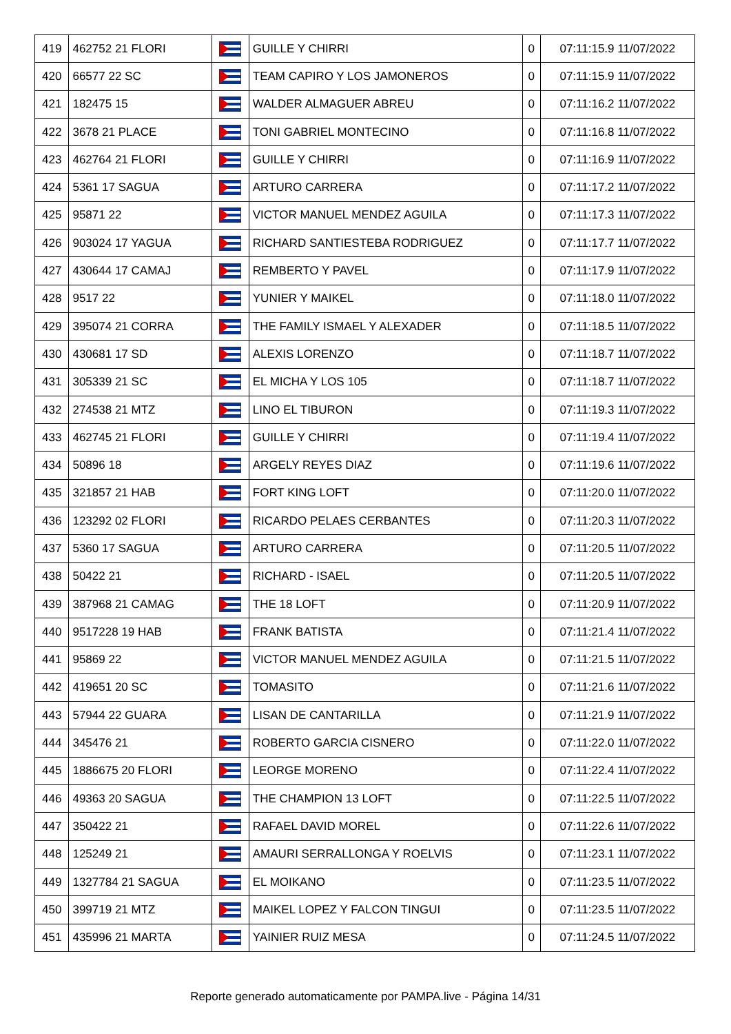| 419 | 462752 21 FLORI | | GUILLE Y CHIRRI | 0 | 07:11:15.9 11/07/2022 |
| 420 | 66577 22 SC | | TEAM CAPIRO Y LOS JAMONEROS | 0 | 07:11:15.9 11/07/2022 |
| 421 | 182475 15 | | WALDER ALMAGUER ABREU | 0 | 07:11:16.2 11/07/2022 |
| 422 | 3678 21 PLACE | | TONI GABRIEL MONTECINO | 0 | 07:11:16.8 11/07/2022 |
| 423 | 462764 21 FLORI | | GUILLE Y CHIRRI | 0 | 07:11:16.9 11/07/2022 |
| 424 | 5361 17 SAGUA | | ARTURO CARRERA | 0 | 07:11:17.2 11/07/2022 |
| 425 | 95871 22 | | VICTOR MANUEL MENDEZ AGUILA | 0 | 07:11:17.3 11/07/2022 |
| 426 | 903024 17 YAGUA | | RICHARD SANTIESTEBA RODRIGUEZ | 0 | 07:11:17.7 11/07/2022 |
| 427 | 430644 17 CAMAJ | | REMBERTO Y PAVEL | 0 | 07:11:17.9 11/07/2022 |
| 428 | 9517 22 | | YUNIER Y MAIKEL | 0 | 07:11:18.0 11/07/2022 |
| 429 | 395074 21 CORRA | | THE FAMILY ISMAEL Y ALEXADER | 0 | 07:11:18.5 11/07/2022 |
| 430 | 430681 17 SD | | ALEXIS LORENZO | 0 | 07:11:18.7 11/07/2022 |
| 431 | 305339 21 SC | | EL MICHA Y LOS 105 | 0 | 07:11:18.7 11/07/2022 |
| 432 | 274538 21 MTZ | | LINO EL TIBURON | 0 | 07:11:19.3 11/07/2022 |
| 433 | 462745 21 FLORI | | GUILLE Y CHIRRI | 0 | 07:11:19.4 11/07/2022 |
| 434 | 50896 18 | | ARGELY REYES DIAZ | 0 | 07:11:19.6 11/07/2022 |
| 435 | 321857 21 HAB | | FORT KING LOFT | 0 | 07:11:20.0 11/07/2022 |
| 436 | 123292 02 FLORI | | RICARDO PELAES CERBANTES | 0 | 07:11:20.3 11/07/2022 |
| 437 | 5360 17 SAGUA | | ARTURO CARRERA | 0 | 07:11:20.5 11/07/2022 |
| 438 | 50422 21 | | RICHARD - ISAEL | 0 | 07:11:20.5 11/07/2022 |
| 439 | 387968 21 CAMAG | | THE 18 LOFT | 0 | 07:11:20.9 11/07/2022 |
| 440 | 9517228 19 HAB | | FRANK BATISTA | 0 | 07:11:21.4 11/07/2022 |
| 441 | 95869 22 | | VICTOR MANUEL MENDEZ AGUILA | 0 | 07:11:21.5 11/07/2022 |
| 442 | 419651 20 SC | | TOMASITO | 0 | 07:11:21.6 11/07/2022 |
| 443 | 57944 22 GUARA | | LISAN DE CANTARILLA | 0 | 07:11:21.9 11/07/2022 |
| 444 | 345476 21 | | ROBERTO GARCIA CISNERO | 0 | 07:11:22.0 11/07/2022 |
| 445 | 1886675 20 FLORI | | LEORGE MORENO | 0 | 07:11:22.4 11/07/2022 |
| 446 | 49363 20 SAGUA | | THE CHAMPION 13 LOFT | 0 | 07:11:22.5 11/07/2022 |
| 447 | 350422 21 | | RAFAEL DAVID MOREL | 0 | 07:11:22.6 11/07/2022 |
| 448 | 125249 21 | | AMAURI SERRALLONGA Y ROELVIS | 0 | 07:11:23.1 11/07/2022 |
| 449 | 1327784 21 SAGUA | | EL MOIKANO | 0 | 07:11:23.5 11/07/2022 |
| 450 | 399719 21 MTZ | | MAIKEL LOPEZ Y FALCON TINGUI | 0 | 07:11:23.5 11/07/2022 |
| 451 | 435996 21 MARTA | | YAINIER RUIZ MESA | 0 | 07:11:24.5 11/07/2022 |
Reporte generado automaticamente por PAMPA.live - Página 14/31